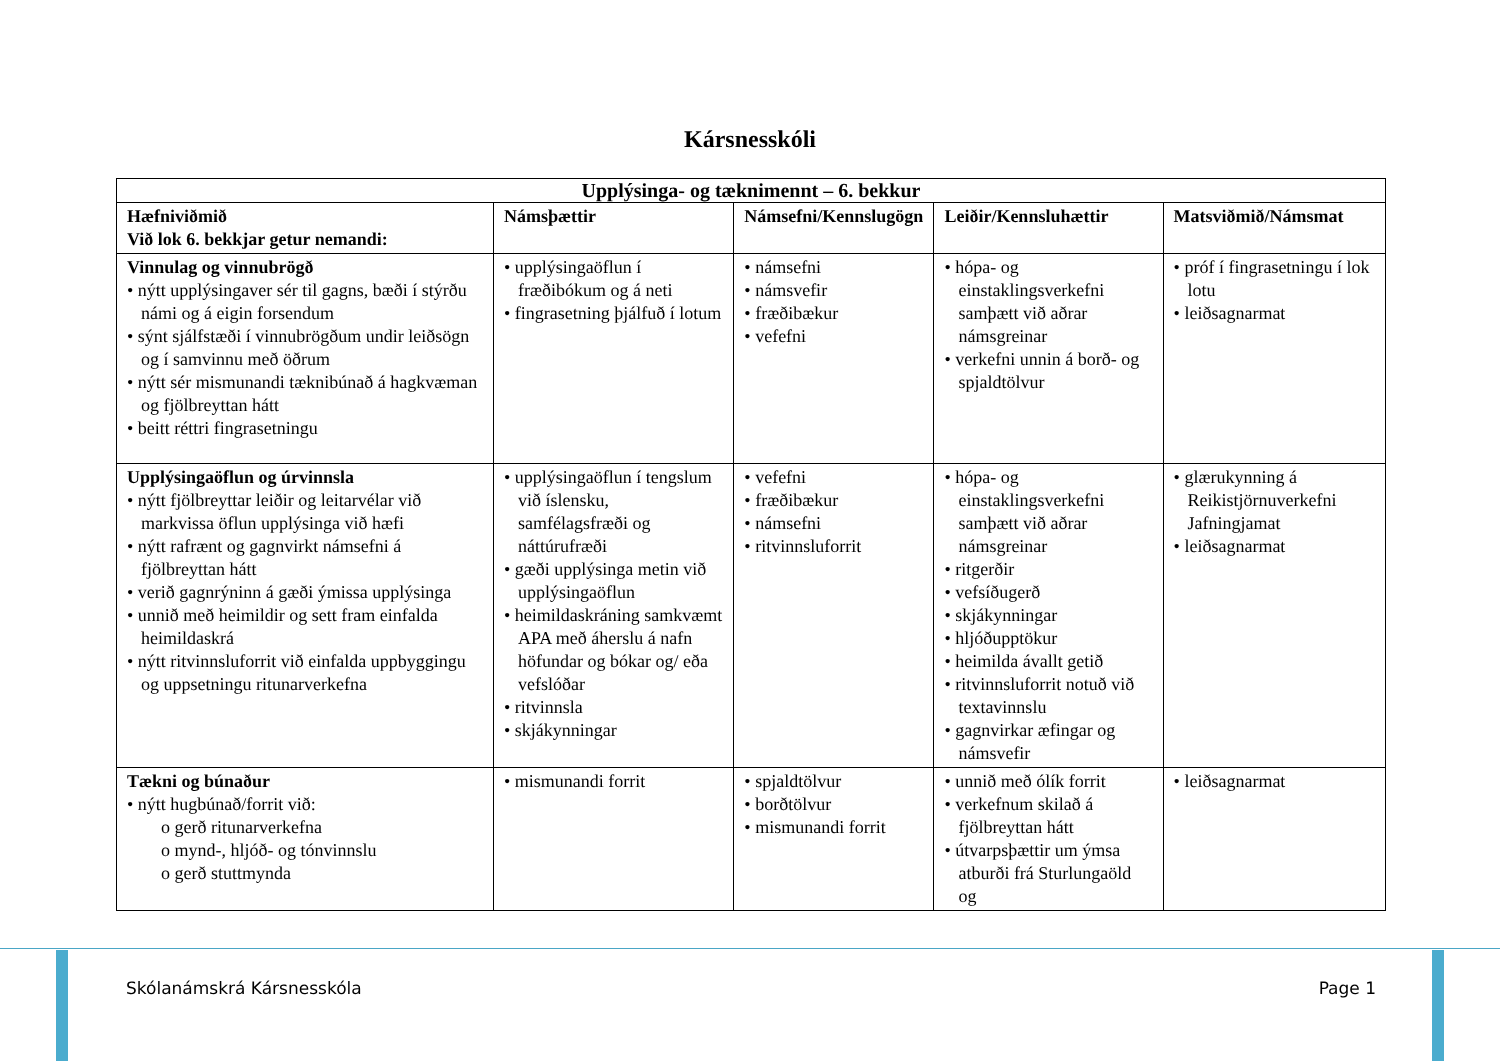Kársnesskóli
| Upplýsinga- og tæknimennt – 6. bekkur | | | | |
| --- | --- | --- | --- | --- |
| Hæfniviðmið Við lok 6. bekkjar getur nemandi: | Námsþættir | Námsefni/Kennslugögn | Leiðir/Kennsluhættir | Matsviðmið/Námsmat |
| Vinnulag og vinnubrögð • nýtt upplýsingaver sér til gagns, bæði í stýrðu námi og á eigin forsendum • sýnt sjálfstæði í vinnubrögðum undir leiðsögn og í samvinnu með öðrum • nýtt sér mismunandi tæknibúnað á hagkvæman og fjölbreyttan hátt • beitt réttri fingrasetningu | • upplýsingaöflun í fræðibókum og á neti • fingrasetning þjálfuð í lotum | • námsefni • námsvefir • fræðibækur • vefefni | • hópa- og einstaklingsverkefni samþætt við aðrar námsgreinar • verkefni unnin á borð- og spjaldtölvur | • próf í fingrasetningu í lok lotu • leiðsagnarmat |
| Upplýsingaöflun og úrvinnsla • nýtt fjölbreyttar leiðir og leitarvélar við markvissa öflun upplýsinga við hæfi • nýtt rafrænt og gagnvirkt námsefni á fjölbreyttan hátt • verið gagnrýninn á gæði ýmissa upplýsinga • unnið með heimildir og sett fram einfalda heimildaskrá • nýtt ritvinnsluforrit við einfalda uppbyggingu og uppsetningu ritunarverkefna | • upplýsingaöflun í tengslum við íslensku, samfélagsfræði og náttúrufræði • gæði upplýsinga metin við upplýsingaöflun • heimildaskráning samkvæmt APA með áherslu á nafn höfundar og bókar og/ eða vefslóðar • ritvinnsla • skjákynningar | • vefefni • fræðibækur • námsefni • ritvinnsluforrit | • hópa- og einstaklingsverkefni samþætt við aðrar námsgreinar • ritgerðir • vefsíðugerð • skjákynningar • hljóðupptökur • heimilda ávallt getið • ritvinnsluforrit notuð við textavinnslu • gagnvirkar æfingar og námsvefir | • glærukynning á Reikistjörnuverkefni Jafningjamat • leiðsagnarmat |
| Tækni og búnaður • nýtt hugbúnað/forrit við: o gerð ritunarverkefna o mynd-, hljóð- og tónvinnslu o gerð stuttmynda | • mismunandi forrit | • spjaldtölvur • borðtölvur • mismunandi forrit | • unnið með ólík forrit • verkefnum skilað á fjölbreyttan hátt • útvarpsþættir um ýmsa atburði frá Sturlungaöld og | • leiðsagnarmat |
Skólanámskrá Kársnesskóla Page 1